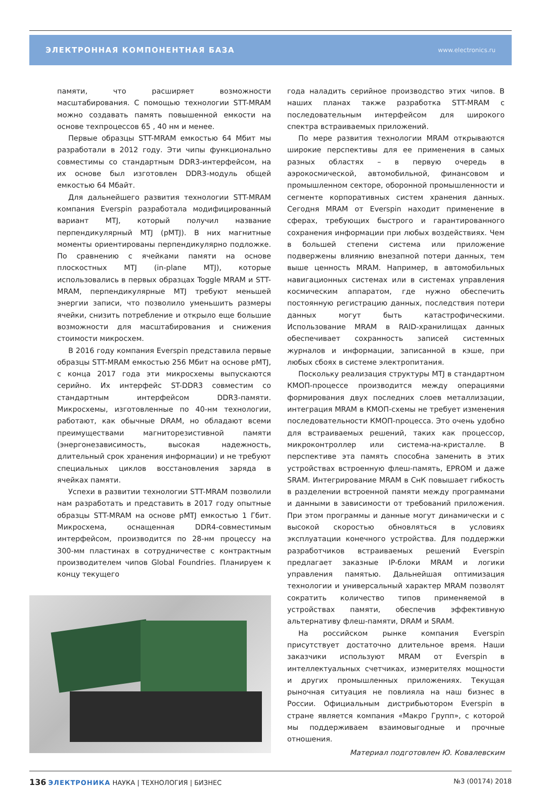ЭЛЕКТРОННАЯ КОМПОНЕНТНАЯ БАЗА www.electronics.ru
памяти, что расширяет возможности масштабирования. С помощью технологии STT-MRAM можно создавать память повышенной емкости на основе техпроцессов 65 , 40 нм и менее.
Первые образцы STT-MRAM емкостью 64 Мбит мы разработали в 2012 году. Эти чипы функционально совместимы со стандартным DDR3-интерфейсом, на их основе был изготовлен DDR3-модуль общей емкостью 64 Мбайт.
Для дальнейшего развития технологии STT-MRAM компания Everspin разработала модифицированный вариант MTJ, который получил название перпендикулярный MTJ (pMTJ). В них магнитные моменты ориентированы перпендикулярно подложке. По сравнению с ячейками памяти на основе плоскостных MTJ (in-plane MTJ), которые использовались в первых образцах Toggle MRAM и STT-MRAM, перпендикулярные MTJ требуют меньшей энергии записи, что позволило уменьшить размеры ячейки, снизить потребление и открыло еще большие возможности для масштабирования и снижения стоимости микросхем.
В 2016 году компания Everspin представила первые образцы STT-MRAM емкостью 256 Мбит на основе pMTJ, с конца 2017 года эти микросхемы выпускаются серийно. Их интерфейс ST-DDR3 совместим со стандартным интерфейсом DDR3-памяти. Микросхемы, изготовленные по 40-нм технологии, работают, как обычные DRAM, но обладают всеми преимуществами магниторезистивной памяти (энергонезависимость, высокая надежность, длительный срок хранения информации) и не требуют специальных циклов восстановления заряда в ячейках памяти.
Успехи в развитии технологии STT-MRAM позволили нам разработать и представить в 2017 году опытные образцы STT-MRAM на основе pMTJ емкостью 1 Гбит. Микросхема, оснащенная DDR4-совместимым интерфейсом, производится по 28-нм процессу на 300-мм пластинах в сотрудничестве с контрактным производителем чипов Global Foundries. Планируем к концу текущего
года наладить серийное производство этих чипов. В наших планах также разработка STT-MRAM с последовательным интерфейсом для широкого спектра встраиваемых приложений.
По мере развития технологии MRAM открываются широкие перспективы для ее применения в самых разных областях – в первую очередь в аэрокосмической, автомобильной, финансовом и промышленном секторе, оборонной промышленности и сегменте корпоративных систем хранения данных. Сегодня MRAM от Everspin находит применение в сферах, требующих быстрого и гарантированного сохранения информации при любых воздействиях. Чем в большей степени система или приложение подвержены влиянию внезапной потери данных, тем выше ценность MRAM. Например, в автомобильных навигационных системах или в системах управления космическим аппаратом, где нужно обеспечить постоянную регистрацию данных, последствия потери данных могут быть катастрофическими. Использование MRAM в RAID-хранилищах данных обеспечивает сохранность записей системных журналов и информации, записанной в кэше, при любых сбоях в системе электропитания.
Поскольку реализация структуры MTJ в стандартном КМОП-процессе производится между операциями формирования двух последних слоев металлизации, интеграция MRAM в КМОП-схемы не требует изменения последовательности КМОП-процесса. Это очень удобно для встраиваемых решений, таких как процессор, микроконтроллер или система-на-кристалле. В перспективе эта память способна заменить в этих устройствах встроенную флеш-память, EPROM и даже SRAM. Интегрирование MRAM в СнК повышает гибкость в разделении встроенной памяти между программами и данными в зависимости от требований приложения. При этом программы и данные могут динамически и с высокой скоростью обновляться в условиях эксплуатации конечного устройства. Для поддержки разработчиков встраиваемых решений Everspin предлагает заказные IP-блоки MRAM и логики управления памятью. Дальнейшая оптимизация технологии и универсальный характер MRAM позволят сократить количество типов применяемой в устройствах памяти, обеспечив эффективную альтернативу флеш-памяти, DRAM и SRAM.
На российском рынке компания Everspin присутствует достаточно длительное время. Наши заказчики используют MRAM от Everspin в интеллектуальных счетчиках, измерителях мощности и других промышленных приложениях. Текущая рыночная ситуация не повлияла на наш бизнес в России. Официальным дистрибьютором Everspin в стране является компания «Макро Групп», с которой мы поддерживаем взаимовыгодные и прочные отношения.
Материал подготовлен Ю. Ковалевским
136 ЭЛЕКТРОНИКА НАУКА | ТЕХНОЛОГИЯ | БИЗНЕС №3 (00174) 2018